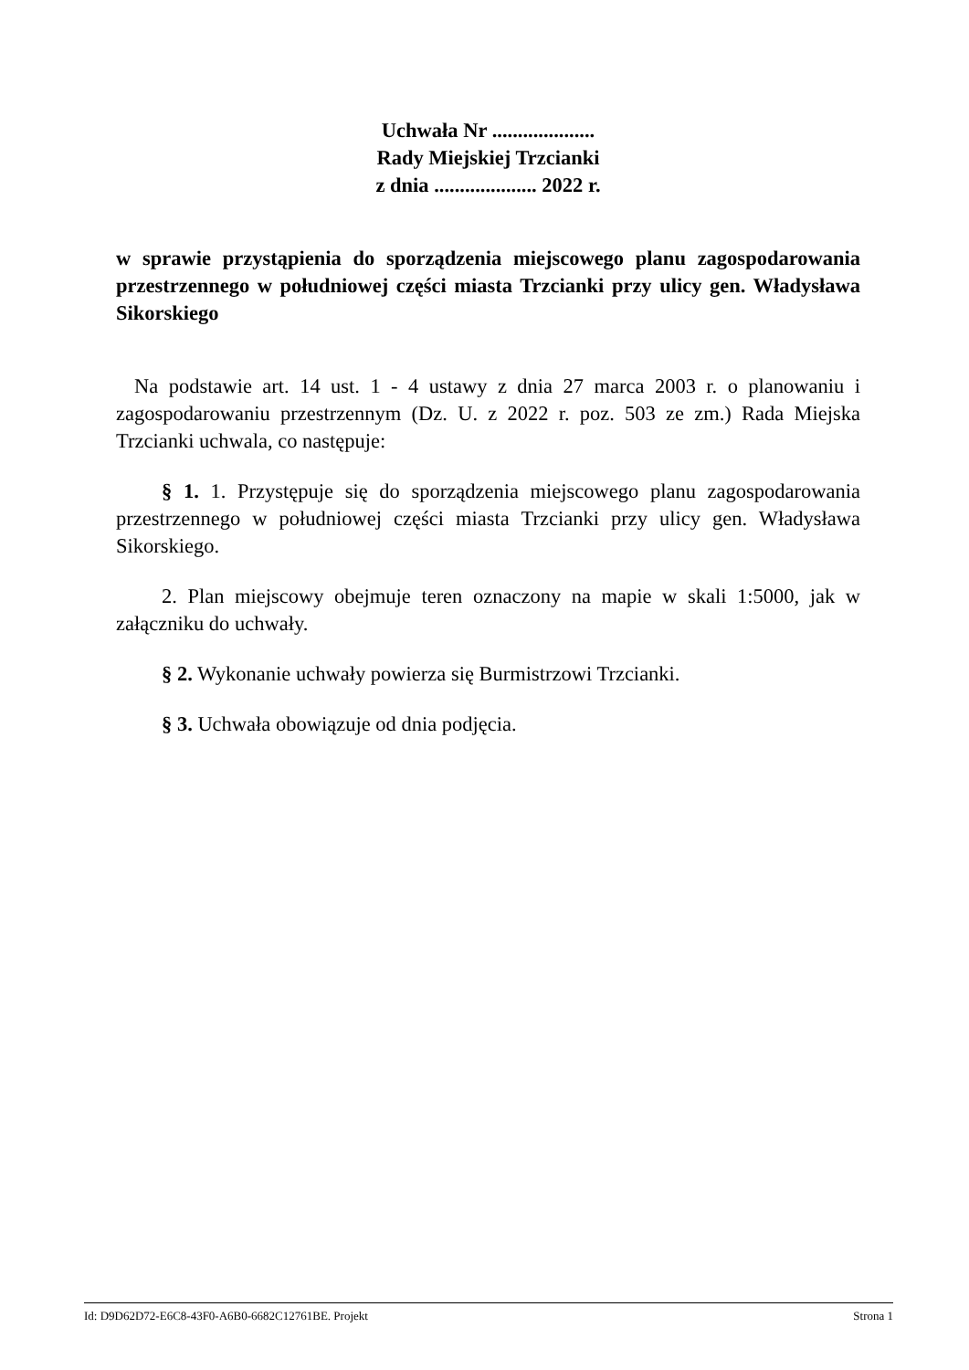Uchwała Nr ....................
Rady Miejskiej Trzcianki
z dnia .................... 2022 r.
w sprawie przystąpienia do sporządzenia miejscowego planu zagospodarowania przestrzennego w południowej części miasta Trzcianki przy ulicy gen. Władysława Sikorskiego
Na podstawie art. 14 ust. 1 - 4 ustawy z dnia 27 marca 2003 r. o planowaniu i zagospodarowaniu przestrzennym (Dz. U. z 2022 r. poz. 503 ze zm.) Rada Miejska Trzcianki uchwala, co następuje:
§ 1. 1. Przystępuje się do sporządzenia miejscowego planu zagospodarowania przestrzennego w południowej części miasta Trzcianki przy ulicy gen. Władysława Sikorskiego.
2. Plan miejscowy obejmuje teren oznaczony na mapie w skali 1:5000, jak w załączniku do uchwały.
§ 2. Wykonanie uchwały powierza się Burmistrzowi Trzcianki.
§ 3. Uchwała obowiązuje od dnia podjęcia.
Id: D9D62D72-E6C8-43F0-A6B0-6682C12761BE. Projekt Strona 1